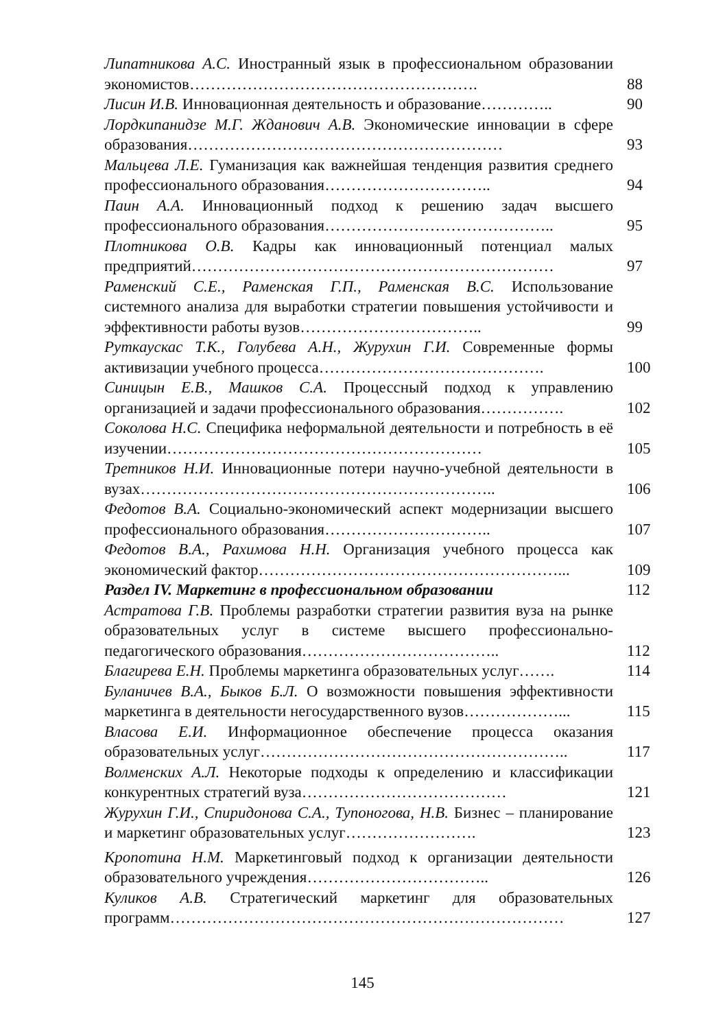Липатникова А.С. Иностранный язык в профессиональном образовании экономистов……………………………………………….
88
Лисин И.В. Инновационная деятельность и образование…………..
90
Лордкипанидзе М.Г. Жданович А.В. Экономические инновации в сфере образования……………………………………………………
93
Мальцева Л.Е. Гуманизация как важнейшая тенденция развития среднего профессионального образования…………………………..
94
Паин А.А. Инновационный подход к решению задач высшего профессионального образования……………………………………..
95
Плотникова О.В. Кадры как инновационный потенциал малых предприятий……………………………………………………………
97
Раменский С.Е., Раменская Г.П., Раменская В.С. Использование системного анализа для выработки стратегии повышения устойчивости и эффективности работы вузов……………………………..
99
Руткаускас Т.К., Голубева А.Н., Журухин Г.И. Современные формы активизации учебного процесса…………………………………….
100
Синицын Е.В., Машков С.А. Процессный подход к управлению организацией и задачи профессионального образования…………….
102
Соколова Н.С. Специфика неформальной деятельности и потребность в её изучении……………………………………………………
105
Третников Н.И. Инновационные потери научно-учебной деятельности в вузах…………………………………………………………..
106
Федотов В.А. Социально-экономический аспект модернизации высшего профессионального образования…………………………..
107
Федотов В.А., Рахимова Н.Н. Организация учебного процесса как экономический фактор…………………………………………………...
109
Раздел IV. Маркетинг в профессиональном образовании
112
Астратова Г.В. Проблемы разработки стратегии развития вуза на рынке образовательных услуг в системе высшего профессионально-педагогического образования………………………………..
112
Благирева Е.Н. Проблемы маркетинга образовательных услуг…….
114
Буланичев В.А., Быков Б.Л. О возможности повышения эффективности маркетинга в деятельности негосударственного вузов………………...
115
Власова Е.И. Информационное обеспечение процесса оказания образовательных услуг…………………………………………………..
117
Волменских А.Л. Некоторые подходы к определению и классификации конкурентных стратегий вуза…………………………………
121
Журухин Г.И., Спиридонова С.А., Тупоногова, Н.В. Бизнес – планирование и маркетинг образовательных услуг…………………….
123
Кропотина Н.М. Маркетинговый подход к организации деятельности образовательного учреждения……………………………..
126
Куликов А.В. Стратегический маркетинг для образовательных программ…………………………………………………………………
127
145